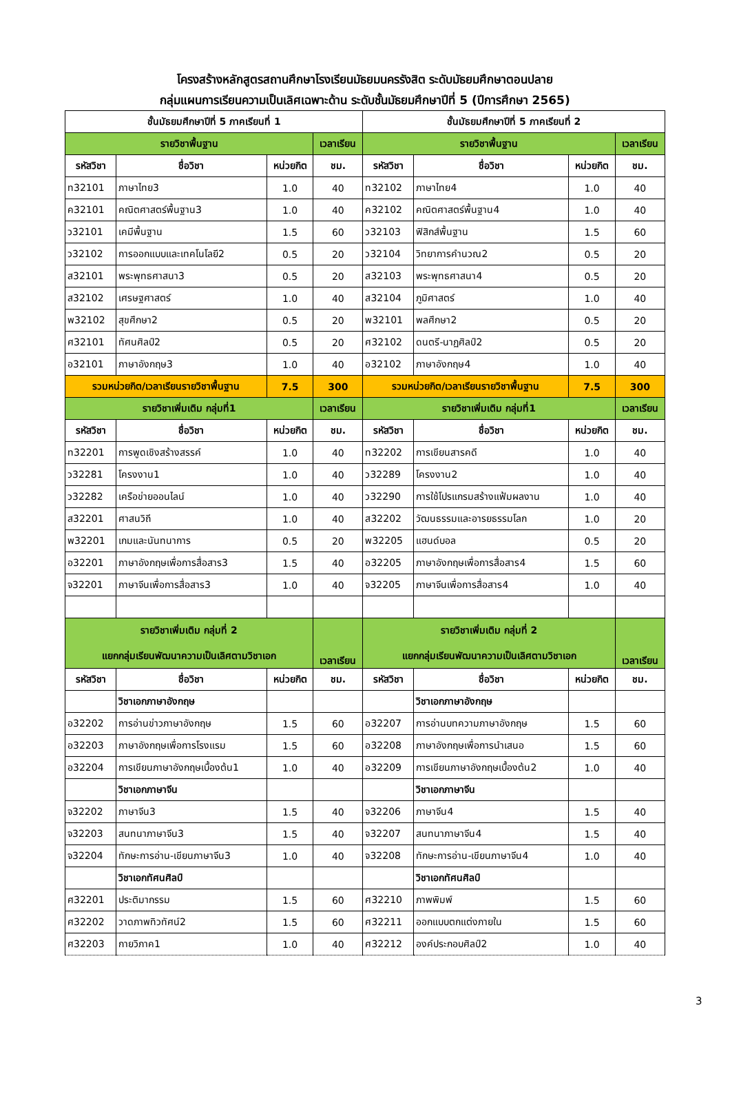โครงสร้างหลักสูตรสถานศึกษาโรงเรียนมัธยมนครรังสิต ระดับมัธยมศึกษาตอนปลาย
กลุ่มแผนการเรียนความเป็นเลิศเฉพาะด้าน ระดับชั้นมัธยมศึกษาปีที่ 5 (ปีการศึกษา 2565)
| ชั้นมัธยมศึกษาปีที่ 5 ภาคเรียนที่ 1 | | | | ชั้นมัธยมศึกษาปีที่ 5 ภาคเรียนที่ 2 | | | |
| --- | --- | --- | --- | --- | --- | --- | --- |
| รายวิชาพื้นฐาน | | | เวลาเรียน | รายวิชาพื้นฐาน | | | เวลาเรียน |
| รหัสวิชา | ชื่อวิชา | หน่วยกิต | ชม. | รหัสวิชา | ชื่อวิชา | หน่วยกิต | ชม. |
| ท32101 | ภาษาไทย3 | 1.0 | 40 | ท32102 | ภาษาไทย4 | 1.0 | 40 |
| ค32101 | คณิตศาสตร์พื้นฐาน3 | 1.0 | 40 | ค32102 | คณิตศาสตร์พื้นฐาน4 | 1.0 | 40 |
| ว32101 | เคมีพื้นฐาน | 1.5 | 60 | ว32103 | ฟิสิกส์พื้นฐาน | 1.5 | 60 |
| ว32102 | การออกแบบและเทคโนโลยี2 | 0.5 | 20 | ว32104 | วิทยาการคำนวณ2 | 0.5 | 20 |
| ส32101 | พระพุทธศาสนา3 | 0.5 | 20 | ส32103 | พระพุทธศาสนา4 | 0.5 | 20 |
| ส32102 | เศรษฐศาสตร์ | 1.0 | 40 | ส32104 | ภูมิศาสตร์ | 1.0 | 40 |
| พ32102 | สุขศึกษา2 | 0.5 | 20 | พ32101 | พลศึกษา2 | 0.5 | 20 |
| ศ32101 | ทัศนศิลป์2 | 0.5 | 20 | ศ32102 | ดนตรี-นาฏศิลป์2 | 0.5 | 20 |
| อ32101 | ภาษาอังกฤษ3 | 1.0 | 40 | อ32102 | ภาษาอังกฤษ4 | 1.0 | 40 |
| รวมหน่วยกิต/เวลาเรียนรายวิชาพื้นฐาน | | 7.5 | 300 | รวมหน่วยกิต/เวลาเรียนรายวิชาพื้นฐาน | | 7.5 | 300 |
| รายวิชาเพิ่มเติม กลุ่มที่1 | | | เวลาเรียน | รายวิชาเพิ่มเติม กลุ่มที่1 | | | เวลาเรียน |
| รหัสวิชา | ชื่อวิชา | หน่วยกิต | ชม. | รหัสวิชา | ชื่อวิชา | หน่วยกิต | ชม. |
| ท32201 | การพูดเชิงสร้างสรรค์ | 1.0 | 40 | ท32202 | การเขียนสารคดี | 1.0 | 40 |
| ว32281 | โครงงาน1 | 1.0 | 40 | ว32289 | โครงงาน2 | 1.0 | 40 |
| ว32282 | เครือข่ายออนไลน์ | 1.0 | 40 | ว32290 | การใช้โปรแกรมสร้างแฟ้มผลงาน | 1.0 | 40 |
| ส32201 | ศาสนวิถี | 1.0 | 40 | ส32202 | วัฒนธรรมและอารยธรรมโลก | 1.0 | 20 |
| พ32201 | เกมและนันทนาการ | 0.5 | 20 | พ32205 | แฮนด์บอล | 0.5 | 20 |
| อ32201 | ภาษาอังกฤษเพื่อการสื่อสาร3 | 1.5 | 40 | อ32205 | ภาษาอังกฤษเพื่อการสื่อสาร4 | 1.5 | 60 |
| จ32201 | ภาษาจีนเพื่อการสื่อสาร3 | 1.0 | 40 | จ32205 | ภาษาจีนเพื่อการสื่อสาร4 | 1.0 | 40 |
| รายวิชาเพิ่มเติม กลุ่มที่ 2 แยกกลุ่มเรียนพัฒนาความเป็นเลิศตามวิชาเอก | | | เวลาเรียน | รายวิชาเพิ่มเติม กลุ่มที่ 2 แยกกลุ่มเรียนพัฒนาความเป็นเลิศตามวิชาเอก | | | เวลาเรียน |
| รหัสวิชา | ชื่อวิชา | หน่วยกิต | ชม. | รหัสวิชา | ชื่อวิชา | หน่วยกิต | ชม. |
| | วิชาเอกภาษาอังกฤษ | | | | วิชาเอกภาษาอังกฤษ | | |
| อ32202 | การอ่านข่าวภาษาอังกฤษ | 1.5 | 60 | อ32207 | การอ่านบทความภาษาอังกฤษ | 1.5 | 60 |
| อ32203 | ภาษาอังกฤษเพื่อการโรงแรม | 1.5 | 60 | อ32208 | ภาษาอังกฤษเพื่อการนำเสนอ | 1.5 | 60 |
| อ32204 | การเขียนภาษาอังกฤษเบื้องต้น1 | 1.0 | 40 | อ32209 | การเขียนภาษาอังกฤษเบื้องต้น2 | 1.0 | 40 |
| | วิชาเอกภาษาจีน | | | | วิชาเอกภาษาจีน | | |
| จ32202 | ภาษาจีน3 | 1.5 | 40 | จ32206 | ภาษาจีน4 | 1.5 | 40 |
| จ32203 | สนทนาภาษาจีน3 | 1.5 | 40 | จ32207 | สนทนาภาษาจีน4 | 1.5 | 40 |
| จ32204 | ทักษะการอ่าน-เขียนภาษาจีน3 | 1.0 | 40 | จ32208 | ทักษะการอ่าน-เขียนภาษาจีน4 | 1.0 | 40 |
| | วิชาเอกทัศนศิลป์ | | | | วิชาเอกทัศนศิลป์ | | |
| ศ32201 | ประติมากรรม | 1.5 | 60 | ศ32210 | ภาพพิมพ์ | 1.5 | 60 |
| ศ32202 | วาดภาพทิวทัศน์2 | 1.5 | 60 | ศ32211 | ออกแบบตกแต่งภายใน | 1.5 | 60 |
| ศ32203 | กายวิภาค1 | 1.0 | 40 | ศ32212 | องค์ประกอบศิลป์2 | 1.0 | 40 |
3